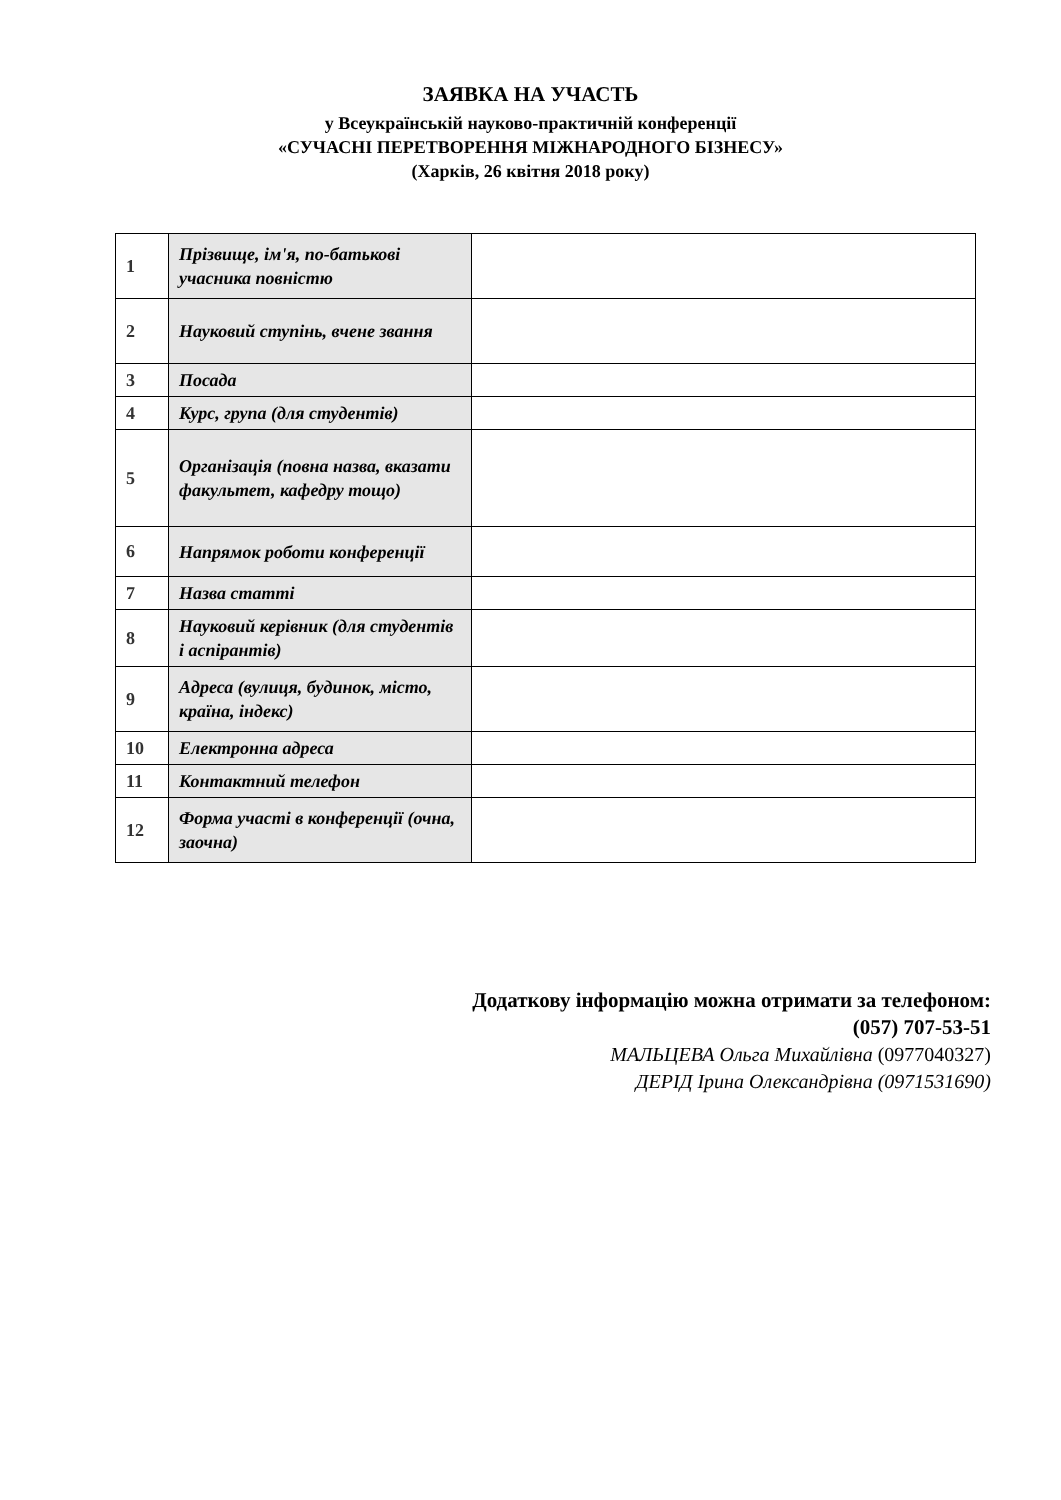ЗАЯВКА НА УЧАСТЬ
у Всеукраїнській науково-практичній конференції
«СУЧАСНІ ПЕРЕТВОРЕННЯ МІЖНАРОДНОГО БІЗНЕСУ»
(Харків, 26 квітня 2018 року)
| 1 | Прізвище, ім'я, по-батькові учасника повністю | |
| 2 | Науковий ступінь, вчене звання | |
| 3 | Посада | |
| 4 | Курс, група (для студентів) | |
| 5 | Організація (повна назва, вказати факультет, кафедру тощо) | |
| 6 | Напрямок роботи конференції | |
| 7 | Назва статті | |
| 8 | Науковий керівник (для студентів і аспірантів) | |
| 9 | Адреса (вулиця, будинок, місто, країна, індекс) | |
| 10 | Електронна адреса | |
| 11 | Контактний телефон | |
| 12 | Форма участі в конференції (очна, заочна) | |
Додаткову інформацію можна отримати за телефоном:
(057) 707-53-51
МАЛЬЦЕВА Ольга Михайлівна (0977040327)
ДЕРІД Ірина Олександрівна (0971531690)